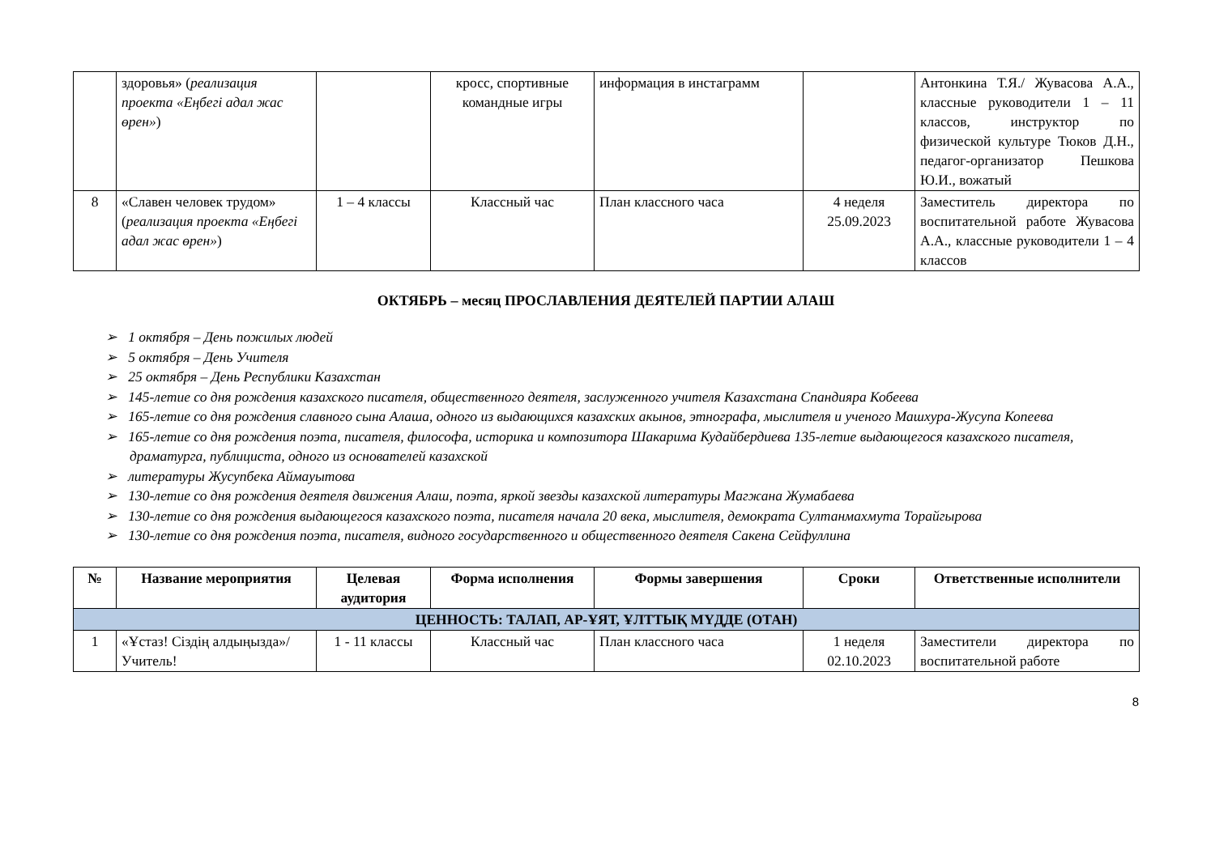| | здоровья» ( реализация проекта «Еңбегі адал жас өрен» ) | | кросс, спортивные командные игры | информация в инстаграмм | | Антонкина Т.Я./ Жувасова А.А., классные руководители 1 – 11 классов, инструктор по физической культуре Тюков Д.Н., педагог-организатор Пешкова Ю.И., вожатый |
| 8 | «Славен человек трудом» ( реализация проекта «Еңбегі адал жас өрен» ) | 1 – 4 классы | Классный час | План классного часа | 4 неделя 25.09.2023 | Заместитель директора по воспитательной работе Жувасова А.А., классные руководители 1 – 4 классов |
ОКТЯБРЬ – месяц ПРОСЛАВЛЕНИЯ ДЕЯТЕЛЕЙ ПАРТИИ АЛАШ
➢ 1 октября – День пожилых людей
➢ 5 октября – День Учителя
➢ 25 октября – День Республики Казахстан
➢ 145-летие со дня рождения казахского писателя, общественного деятеля, заслуженного учителя Казахстана Спандияра Кобеева
➢ 165-летие со дня рождения славного сына Алаша, одного из выдающихся казахских акынов, этнографа, мыслителя и ученого Машхура-Жусупа Копеева
➢ 165-летие со дня рождения поэта, писателя, философа, историка и композитора Шакарима Кудайбердиева 135-летие выдающегося казахского писателя, драматурга, публициста, одного из основателей казахской
➢ литературы Жусупбека Аймауытова
➢ 130-летие со дня рождения деятеля движения Алаш, поэта, яркой звезды казахской литературы Магжана Жумабаева
➢ 130-летие со дня рождения выдающегося казахского поэта, писателя начала 20 века, мыслителя, демократа Султанмахмута Торайгырова
➢ 130-летие со дня рождения поэта, писателя, видного государственного и общественного деятеля Сакена Сейфуллина
| № | Название мероприятия | Целевая аудитория | Форма исполнения | Формы завершения | Сроки | Ответственные исполнители |
| --- | --- | --- | --- | --- | --- | --- |
| ЦЕННОСТЬ: ТАЛАП, АР-ҰЯТ, ҰЛТТЫҚ МҮДДЕ (ОТАН) | | | | | | |
| 1 | «Ұстаз! Сіздің алдыңызда»/ Учитель! | 1 - 11 классы | Классный час | План классного часа | 1 неделя 02.10.2023 | Заместители директора по воспитательной работе |
8